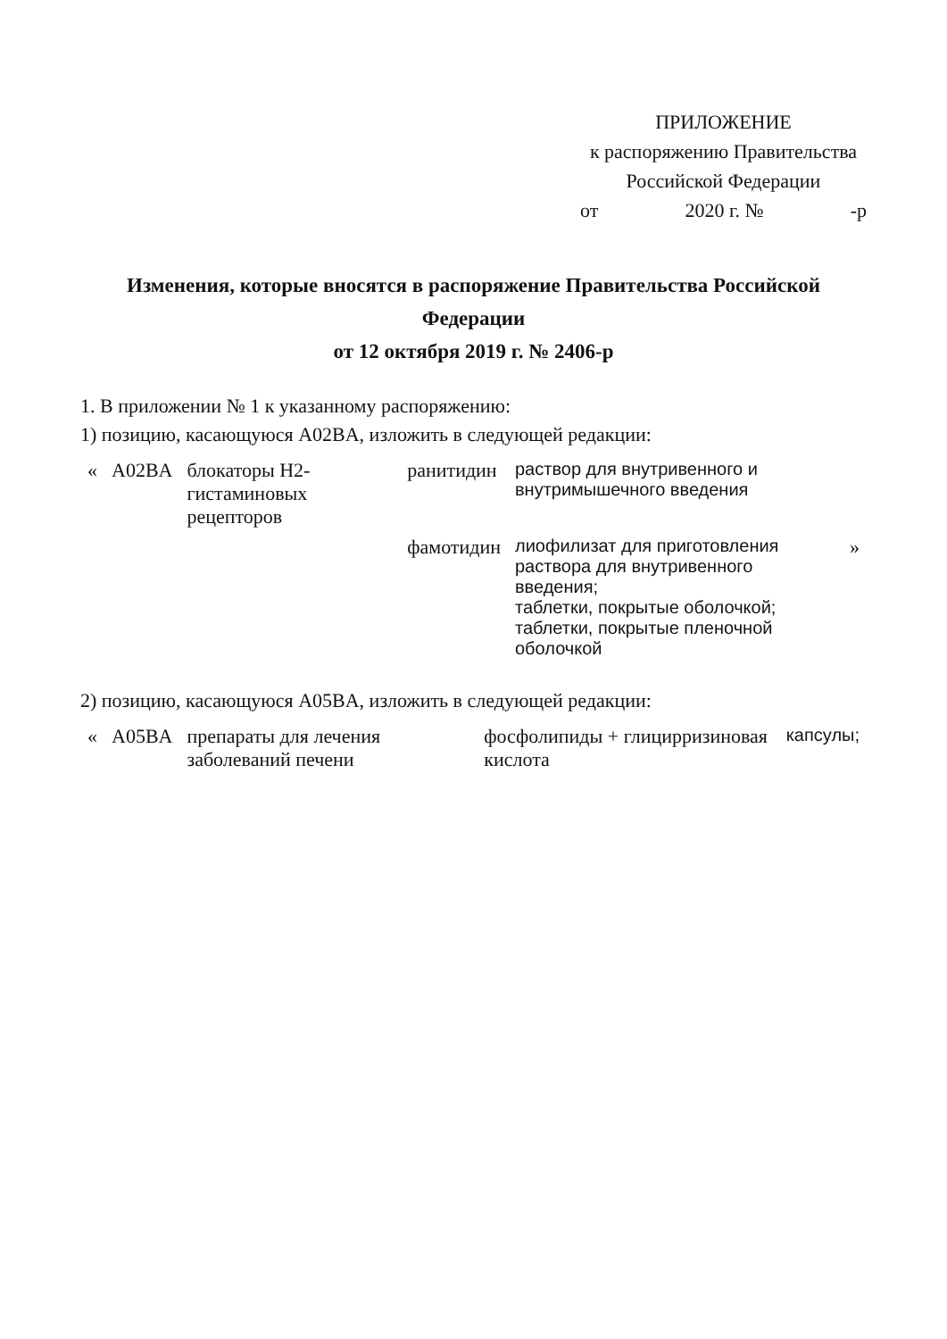ПРИЛОЖЕНИЕ
к распоряжению Правительства
Российской Федерации
от 2020 г. № -р
Изменения, которые вносятся в распоряжение Правительства Российской Федерации
от 12 октября 2019 г. № 2406-р
1. В приложении № 1 к указанному распоряжению:
1) позицию, касающуюся A02BA, изложить в следующей редакции:
| « | A02BA | блокаторы H2-гистаминовых рецепторов | ранитидин | раствор для внутривенного и внутримышечного введения | |
| | | | фамотидин | лиофилизат для приготовления раствора для внутривенного введения; таблетки, покрытые оболочкой; таблетки, покрытые пленочной оболочкой | » |
2) позицию, касающуюся A05BA, изложить в следующей редакции:
| « | A05BA | препараты для лечения заболеваний печени | фосфолипиды + глицирризиновая кислота | капсулы; |